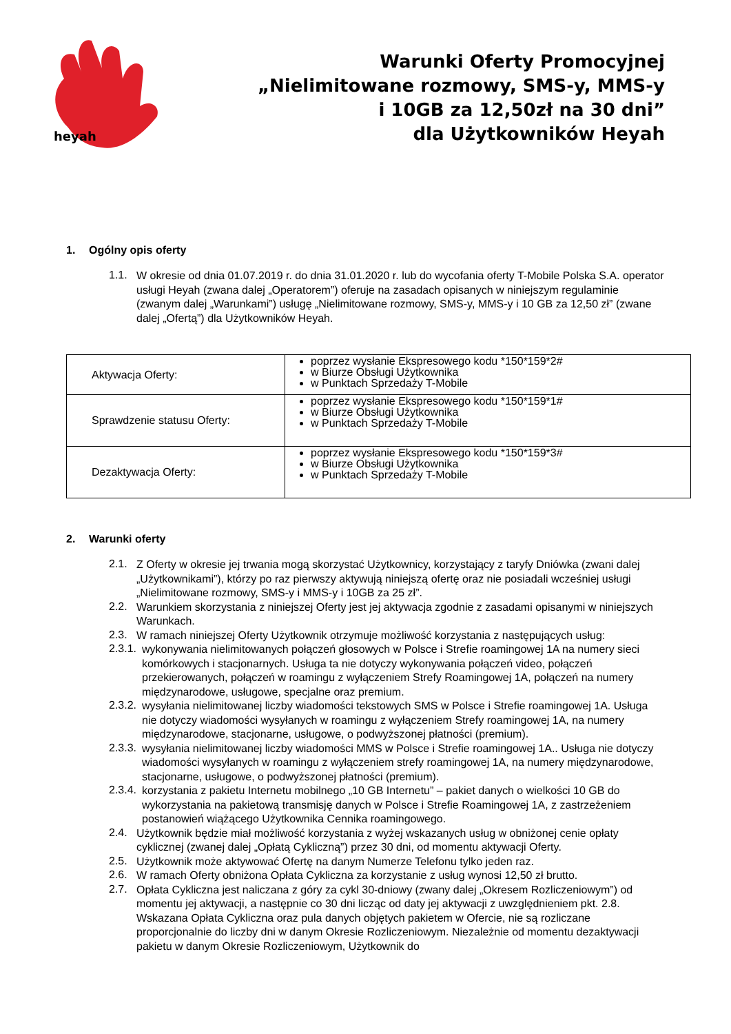heyah
Warunki Oferty Promocyjnej
„Nielimitowane rozmowy, SMS-y, MMS-y
i 10GB za 12,50zł na 30 dni”
dla Użytkowników Heyah
1. Ogólny opis oferty
1.1.
W okresie od dnia 01.07.2019 r. do dnia 31.01.2020 r. lub do wycofania oferty T-Mobile Polska S.A. operator usługi Heyah (zwana dalej „Operatorem”) oferuje na zasadach opisanych w niniejszym regulaminie (zwanym dalej „Warunkami”) usługę „Nielimitowane rozmowy, SMS-y, MMS-y i 10 GB za 12,50 zł” (zwane dalej „Ofertą”) dla Użytkowników Heyah.
| Aktywacja Oferty: | poprzez wysłanie Ekspresowego kodu *150*159*2# w Biurze Obsługi Użytkownika w Punktach Sprzedaży T-Mobile |
| Sprawdzenie statusu Oferty: | poprzez wysłanie Ekspresowego kodu *150*159*1# w Biurze Obsługi Użytkownika w Punktach Sprzedaży T-Mobile |
| Dezaktywacja Oferty: | poprzez wysłanie Ekspresowego kodu *150*159*3# w Biurze Obsługi Użytkownika w Punktach Sprzedaży T-Mobile |
2. Warunki oferty
2.1.
Z Oferty w okresie jej trwania mogą skorzystać Użytkownicy, korzystający z taryfy Dniówka (zwani dalej „Użytkownikami”), którzy po raz pierwszy aktywują niniejszą ofertę oraz nie posiadali wcześniej usługi „Nielimitowane rozmowy, SMS-y i MMS-y i 10GB za 25 zł”.
2.2.
Warunkiem skorzystania z niniejszej Oferty jest jej aktywacja zgodnie z zasadami opisanymi w niniejszych Warunkach.
2.3.
W ramach niniejszej Oferty Użytkownik otrzymuje możliwość korzystania z następujących usług:
2.3.1.
wykonywania nielimitowanych połączeń głosowych w Polsce i Strefie roamingowej 1A na numery sieci komórkowych i stacjonarnych. Usługa ta nie dotyczy wykonywania połączeń video, połączeń przekierowanych, połączeń w roamingu z wyłączeniem Strefy Roamingowej 1A, połączeń na numery międzynarodowe, usługowe, specjalne oraz premium.
2.3.2.
wysyłania nielimitowanej liczby wiadomości tekstowych SMS w Polsce i Strefie roamingowej 1A. Usługa nie dotyczy wiadomości wysyłanych w roamingu z wyłączeniem Strefy roamingowej 1A, na numery międzynarodowe, stacjonarne, usługowe, o podwyższonej płatności (premium).
2.3.3.
wysyłania nielimitowanej liczby wiadomości MMS w Polsce i Strefie roamingowej 1A.. Usługa nie dotyczy wiadomości wysyłanych w roamingu z wyłączeniem strefy roamingowej 1A, na numery międzynarodowe, stacjonarne, usługowe, o podwyższonej płatności (premium).
2.3.4.
korzystania z pakietu Internetu mobilnego „10 GB Internetu” – pakiet danych o wielkości 10 GB do wykorzystania na pakietową transmisję danych w Polsce i Strefie Roamingowej 1A, z zastrzeżeniem postanowień wiążącego Użytkownika Cennika roamingowego.
2.4.
Użytkownik będzie miał możliwość korzystania z wyżej wskazanych usług w obniżonej cenie opłaty cyklicznej (zwanej dalej „Opłatą Cykliczną”) przez 30 dni, od momentu aktywacji Oferty.
2.5.
Użytkownik może aktywować Ofertę na danym Numerze Telefonu tylko jeden raz.
2.6.
W ramach Oferty obniżona Opłata Cykliczna za korzystanie z usług wynosi 12,50 zł brutto.
2.7.
Opłata Cykliczna jest naliczana z góry za cykl 30-dniowy (zwany dalej „Okresem Rozliczeniowym”) od momentu jej aktywacji, a następnie co 30 dni licząc od daty jej aktywacji z uwzględnieniem pkt. 2.8. Wskazana Opłata Cykliczna oraz pula danych objętych pakietem w Ofercie, nie są rozliczane proporcjonalnie do liczby dni w danym Okresie Rozliczeniowym. Niezależnie od momentu dezaktywacji pakietu w danym Okresie Rozliczeniowym, Użytkownik do